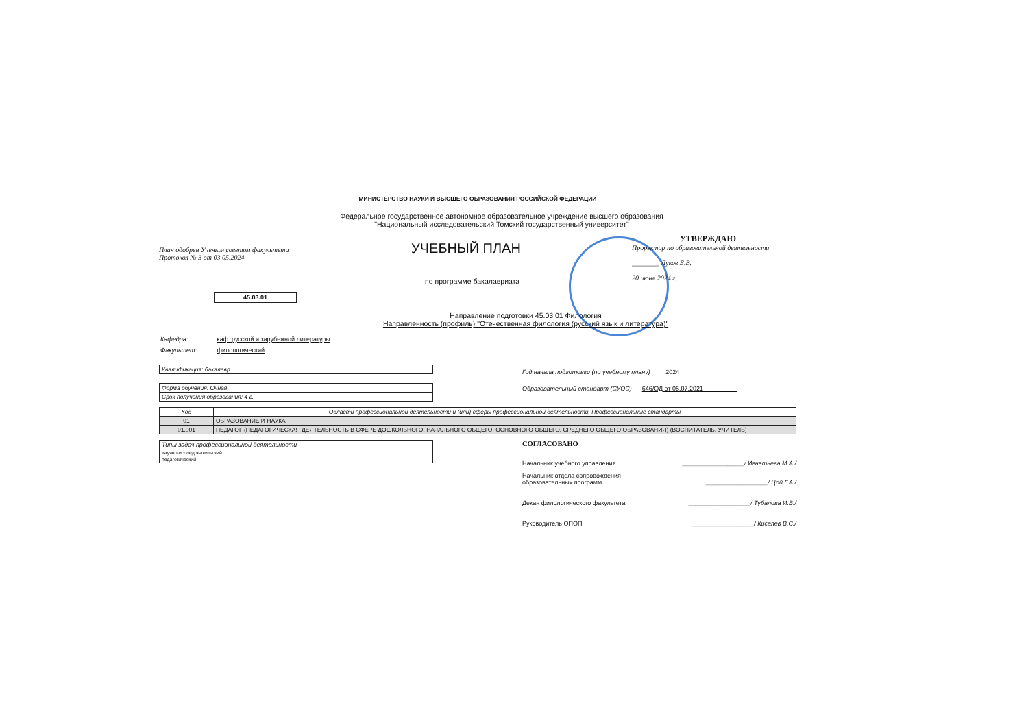МИНИСТЕРСТВО НАУКИ И ВЫСШЕГО ОБРАЗОВАНИЯ РОССИЙСКОЙ ФЕДЕРАЦИИ
Федеральное государственное автономное образовательное учреждение высшего образования
"Национальный исследовательский Томский государственный университет"
План одобрен Ученым советом факультета
Протокол № 3 от 03.05.2024
УТВЕРЖДАЮ
Проректор по образовательной деятельности
________ Луков Е.В.
20 июня 2024 г.
УЧЕБНЫЙ ПЛАН
по программе бакалавриата
45.03.01
Направление подготовки 45.03.01 Филология
Направленность (профиль) "Отечественная филология (русский язык и литература)"
Кафедра: каф. русской и зарубежной литературы
Факультет: филологический
| Квалификация: бакалавр |
| Форма обучения: Очная |
| Срок получения образования: 4 г. |
Год начала подготовки (по учебному плану) 2024
Образовательный стандарт (СУОС) 646/ОД от 05.07.2021
| Код | Области профессиональной деятельности и (или) сферы профессиональной деятельности. Профессиональные стандарты |
| --- | --- |
| 01 | ОБРАЗОВАНИЕ И НАУКА |
| 01.001 | ПЕДАГОГ (ПЕДАГОГИЧЕСКАЯ ДЕЯТЕЛЬНОСТЬ В СФЕРЕ ДОШКОЛЬНОГО, НАЧАЛЬНОГО ОБЩЕГО, ОСНОВНОГО ОБЩЕГО, СРЕДНЕГО ОБЩЕГО ОБРАЗОВАНИЯ) (ВОСПИТАТЕЛЬ, УЧИТЕЛЬ) |
| Типы задач профессиональной деятельности |
| научно-исследовательский |
| педагогический |
СОГЛАСОВАНО
Начальник учебного управления __________________/ Игнатьева М.А./
Начальник отдела сопровождения
образовательных программ __________________/ Цой Г.А./
Декан филологического факультета __________________/ Тубалова И.В./
Руководитель ОПОП __________________/ Киселев В.С./